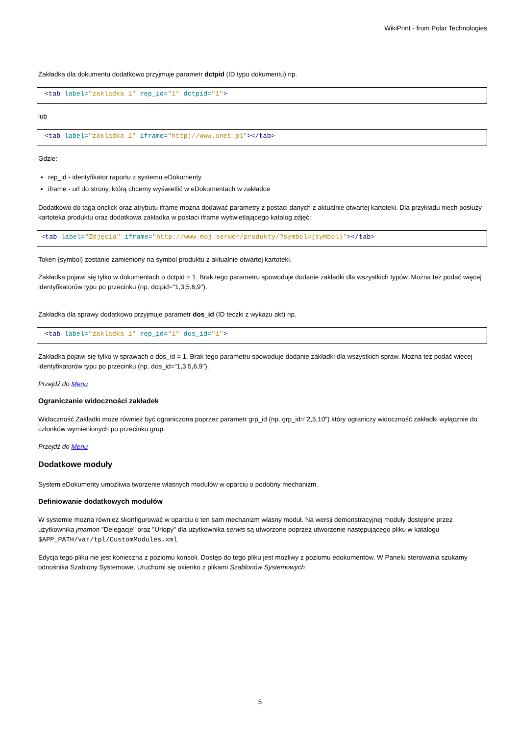WikiPrint - from Polar Technologies
Zakładka dla dokumentu dodatkowo przyjmuje parametr dctpid (ID typu dokumentu) np.
<tab label="zakladka 1" rep_id="1" dctpid="1">
lub
<tab label="zakladka 1" iframe="http://www.onet.pl"></tab>
Gdzie:
rep_id - identyfikator raportu z systemu eDokumenty
iframe - url do strony, którą chcemy wyświetlić w eDokumentach w zakładce
Dodatkowo do taga onclick oraz atrybutu iframe można dodawać parametry z postaci danych z aktualnie otwartej kartoteki. Dla przykładu niech posłuży kartoteka produktu oraz dodatkowa zakładka w postaci iframe wyświetlającego katalog zdjęć:
<tab label="Zdjęcia" iframe="http://www.moj.serwer/produkty/?symbol={symbol}"></tab>
Token {symbol} zostanie zamieniony na symbol produktu z aktualnie otwartej kartoteki.
Zakładka pojawi się tylko w dokumentach o dctpid = 1. Brak tego parametru spowoduje dodanie zakładki dla wszystkich typów. Można też podać więcej identyfikatorów typu po przecinku (np. dctpid="1,3,5,6,9").
Zakładka dla sprawy dodatkowo przyjmuje parametr dos_id (ID teczki z wykazu akt) np.
<tab label="zakladka 1" rep_id="1" dos_id="1">
Zakładka pojawi się tylko w sprawach o dos_id = 1. Brak tego parametru spowoduje dodanie zakładki dla wszystkich spraw. Można też podać więcej identyfikatorów typu po przecinku (np. dos_id="1,3,5,6,9").
Przejdź do Menu
Ograniczanie widoczności zakładek
Widoczność Zakładki może również być ograniczona poprzez parametr grp_id (np. grp_id="2,5,10") który ograniczy widoczność zakładki wyłącznie do członków wymienionych po przecinku grup.
Przejdź do Menu
Dodatkowe moduły
System eDokumenty umożliwia tworzenie własnych modułów w oparciu o podobny mechanizm.
Definiowanie dodatkowych modułów
W systemie można również skonfigurować w oparciu o ten sam mechanizm własny moduł. Na wersji demonstracyjnej moduły dostępne przez użytkownika jmamon "Delegacje" oraz "Urlopy" dla użytkownika serwis są utworzone poprzez utworzenie następującego pliku w katalogu $APP_PATH/var/tpl/CustomModules.xml
Edycja tego pliku nie jest konieczna z poziomu konsoli. Dostęp do tego pliku jest możliwy z poziomu edokumentów. W Panelu sterowania szukamy odnośnika Szablony Systemowe. Uruchomi się okienko z plikami Szablonów Systemowych
5